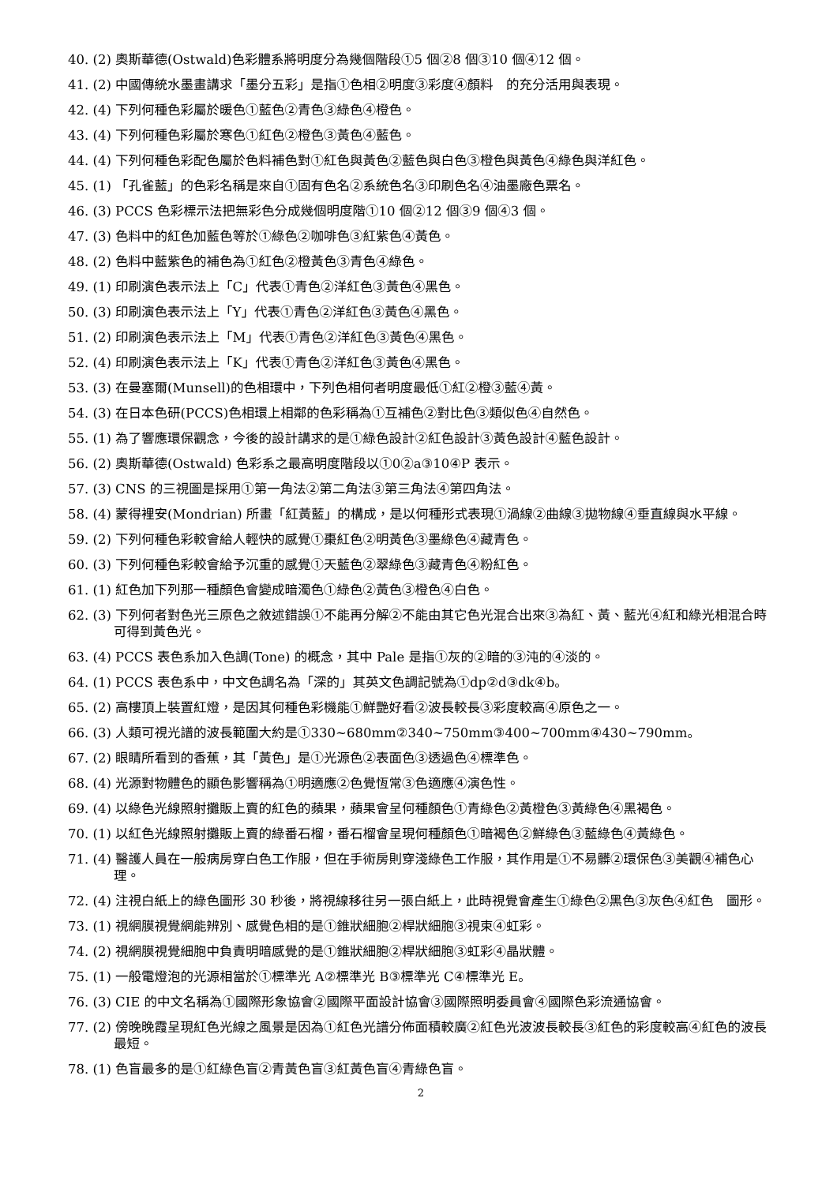40. (2) 奧斯華德(Ostwald)色彩體系將明度分為幾個階段①5 個②8 個③10 個④12 個。
41. (2) 中國傳統水墨畫講求「墨分五彩」是指①色相②明度③彩度④顏料　的充分活用與表現。
42. (4) 下列何種色彩屬於暖色①藍色②青色③綠色④橙色。
43. (4) 下列何種色彩屬於寒色①紅色②橙色③黃色④藍色。
44. (4) 下列何種色彩配色屬於色料補色對①紅色與黃色②藍色與白色③橙色與黃色④綠色與洋紅色。
45. (1) 「孔雀藍」的色彩名稱是來自①固有色名②系統色名③印刷色名④油墨廠色票名。
46. (3) PCCS 色彩標示法把無彩色分成幾個明度階①10 個②12 個③9 個④3 個。
47. (3) 色料中的紅色加藍色等於①綠色②咖啡色③紅紫色④黃色。
48. (2) 色料中藍紫色的補色為①紅色②橙黃色③青色④綠色。
49. (1) 印刷演色表示法上「C」代表①青色②洋紅色③黃色④黑色。
50. (3) 印刷演色表示法上「Y」代表①青色②洋紅色③黃色④黑色。
51. (2) 印刷演色表示法上「M」代表①青色②洋紅色③黃色④黑色。
52. (4) 印刷演色表示法上「K」代表①青色②洋紅色③黃色④黑色。
53. (3) 在曼塞爾(Munsell)的色相環中，下列色相何者明度最低①紅②橙③藍④黃。
54. (3) 在日本色研(PCCS)色相環上相鄰的色彩稱為①互補色②對比色③類似色④自然色。
55. (1) 為了響應環保觀念，今後的設計講求的是①綠色設計②紅色設計③黃色設計④藍色設計。
56. (2) 奧斯華德(Ostwald) 色彩系之最高明度階段以①0②a③10④P 表示。
57. (3) CNS 的三視圖是採用①第一角法②第二角法③第三角法④第四角法。
58. (4) 蒙得裡安(Mondrian) 所畫「紅黃藍」的構成，是以何種形式表現①渦線②曲線③拋物線④垂直線與水平線。
59. (2) 下列何種色彩較會給人輕快的感覺①棗紅色②明黃色③墨綠色④藏青色。
60. (3) 下列何種色彩較會給予沉重的感覺①天藍色②翠綠色③藏青色④粉紅色。
61. (1) 紅色加下列那一種顏色會變成暗濁色①綠色②黃色③橙色④白色。
62. (3) 下列何者對色光三原色之敘述錯誤①不能再分解②不能由其它色光混合出來③為紅、黃、藍光④紅和綠光相混合時可得到黃色光。
63. (4) PCCS 表色系加入色調(Tone) 的概念，其中 Pale 是指①灰的②暗的③沌的④淡的。
64. (1) PCCS 表色系中，中文色調名為「深的」其英文色調記號為①dp②d③dk④b。
65. (2) 高樓頂上裝置紅燈，是因其何種色彩機能①鮮艷好看②波長較長③彩度較高④原色之一。
66. (3) 人類可視光譜的波長範圍大約是①330~680mm②340~750mm③400~700mm④430~790mm。
67. (2) 眼睛所看到的香蕉，其「黃色」是①光源色②表面色③透過色④標準色。
68. (4) 光源對物體色的顯色影響稱為①明適應②色覺恆常③色適應④演色性。
69. (4) 以綠色光線照射攤販上賣的紅色的蘋果，蘋果會呈何種顏色①青綠色②黃橙色③黃綠色④黑褐色。
70. (1) 以紅色光線照射攤販上賣的綠番石榴，番石榴會呈現何種顏色①暗褐色②鮮綠色③藍綠色④黃綠色。
71. (4) 醫護人員在一般病房穿白色工作服，但在手術房則穿淺綠色工作服，其作用是①不易髒②環保色③美觀④補色心理。
72. (4) 注視白紙上的綠色圖形 30 秒後，將視線移往另一張白紙上，此時視覺會產生①綠色②黑色③灰色④紅色　圖形。
73. (1) 視網膜視覺網能辨別、感覺色相的是①錐狀細胞②桿狀細胞③視束④虹彩。
74. (2) 視網膜視覺細胞中負責明暗感覺的是①錐狀細胞②桿狀細胞③虹彩④晶狀體。
75. (1) 一般電燈泡的光源相當於①標準光 A②標準光 B③標準光 C④標準光 E。
76. (3) CIE 的中文名稱為①國際形象協會②國際平面設計協會③國際照明委員會④國際色彩流通協會。
77. (2) 傍晚晚霞呈現紅色光線之風景是因為①紅色光譜分佈面積較廣②紅色光波波長較長③紅色的彩度較高④紅色的波長最短。
78. (1) 色盲最多的是①紅綠色盲②青黃色盲③紅黃色盲④青綠色盲。
2